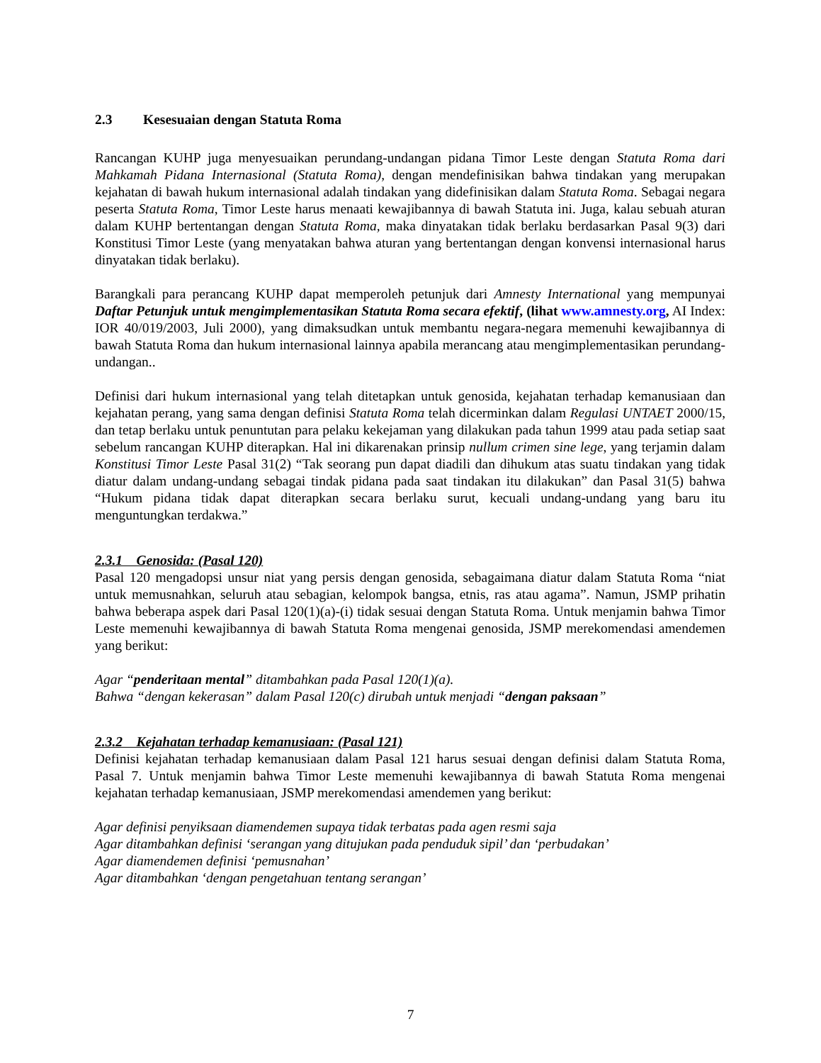2.3 Kesesuaian dengan Statuta Roma
Rancangan KUHP juga menyesuaikan perundang-undangan pidana Timor Leste dengan Statuta Roma dari Mahkamah Pidana Internasional (Statuta Roma), dengan mendefinisikan bahwa tindakan yang merupakan kejahatan di bawah hukum internasional adalah tindakan yang didefinisikan dalam Statuta Roma. Sebagai negara peserta Statuta Roma, Timor Leste harus menaati kewajibannya di bawah Statuta ini. Juga, kalau sebuah aturan dalam KUHP bertentangan dengan Statuta Roma, maka dinyatakan tidak berlaku berdasarkan Pasal 9(3) dari Konstitusi Timor Leste (yang menyatakan bahwa aturan yang bertentangan dengan konvensi internasional harus dinyatakan tidak berlaku).
Barangkali para perancang KUHP dapat memperoleh petunjuk dari Amnesty International yang mempunyai Daftar Petunjuk untuk mengimplementasikan Statuta Roma secara efektif, (lihat www.amnesty.org, AI Index: IOR 40/019/2003, Juli 2000), yang dimaksudkan untuk membantu negara-negara memenuhi kewajibannya di bawah Statuta Roma dan hukum internasional lainnya apabila merancang atau mengimplementasikan perundang-undangan..
Definisi dari hukum internasional yang telah ditetapkan untuk genosida, kejahatan terhadap kemanusiaan dan kejahatan perang, yang sama dengan definisi Statuta Roma telah dicerminkan dalam Regulasi UNTAET 2000/15, dan tetap berlaku untuk penuntutan para pelaku kekejaman yang dilakukan pada tahun 1999 atau pada setiap saat sebelum rancangan KUHP diterapkan. Hal ini dikarenakan prinsip nullum crimen sine lege, yang terjamin dalam Konstitusi Timor Leste Pasal 31(2) “Tak seorang pun dapat diadili dan dihukum atas suatu tindakan yang tidak diatur dalam undang-undang sebagai tindak pidana pada saat tindakan itu dilakukan” dan Pasal 31(5) bahwa “Hukum pidana tidak dapat diterapkan secara berlaku surut, kecuali undang-undang yang baru itu menguntungkan terdakwa.”
2.3.1 Genosida: (Pasal 120)
Pasal 120 mengadopsi unsur niat yang persis dengan genosida, sebagaimana diatur dalam Statuta Roma “niat untuk memusnahkan, seluruh atau sebagian, kelompok bangsa, etnis, ras atau agama”. Namun, JSMP prihatin bahwa beberapa aspek dari Pasal 120(1)(a)-(i) tidak sesuai dengan Statuta Roma. Untuk menjamin bahwa Timor Leste memenuhi kewajibannya di bawah Statuta Roma mengenai genosida, JSMP merekomendasi amendemen yang berikut:
Agar “penderitaan mental” ditambahkan pada Pasal 120(1)(a).
Bahwa “dengan kekerasan” dalam Pasal 120(c) dirubah untuk menjadi “dengan paksaan”
2.3.2 Kejahatan terhadap kemanusiaan: (Pasal 121)
Definisi kejahatan terhadap kemanusiaan dalam Pasal 121 harus sesuai dengan definisi dalam Statuta Roma, Pasal 7. Untuk menjamin bahwa Timor Leste memenuhi kewajibannya di bawah Statuta Roma mengenai kejahatan terhadap kemanusiaan, JSMP merekomendasi amendemen yang berikut:
Agar definisi penyiksaan diamendemen supaya tidak terbatas pada agen resmi saja
Agar ditambahkan definisi ‘serangan yang ditujukan pada penduduk sipil’ dan ‘perbudakan’
Agar diamendemen definisi ‘pemusnahan’
Agar ditambahkan ‘dengan pengetahuan tentang serangan’
7